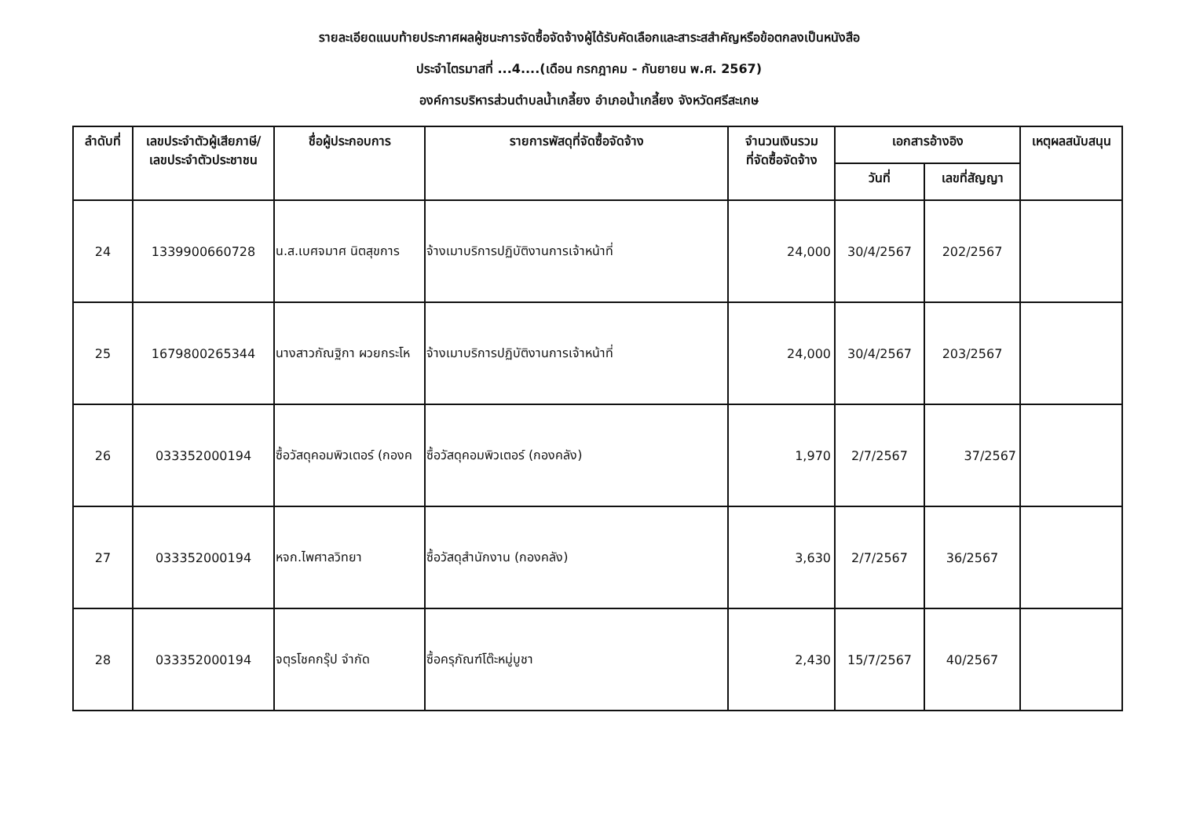รายละเอียดแนบท้ายประกาศผลผู้ชนะการจัดซื้อจัดจ้างผู้ได้รับคัดเลือกและสาระสสำคัญหรือข้อตกลงเป็นหนังสือ
ประจำไตรมาสที่ ...4....(เดือน กรกฎาคม - กันยายน พ.ศ. 2567)
องค์การบริหารส่วนตำบลน้ำเกลี้ยง อำเภอน้ำเกลี้ยง จังหวัดศรีสะเกษ
| ลำดับที่ | เลขประจำตัวผู้เสียภาษี/ เลขประจำตัวประชาชน | ชื่อผู้ประกอบการ | รายการพัสดุที่จัดซื้อจัดจ้าง | จำนวนเงินรวม ที่จัดซื้อจัดจ้าง | เอกสารอ้างอิง | | เหตุผลสนับสนุน |
| --- | --- | --- | --- | --- | --- | --- | --- |
| | | | | | วันที่ | เลขที่สัญญา | |
| 24 | 1339900660728 | น.ส.เบศจมาศ นิตสุขการ | จ้างเมาบริการปฏิบัติงานการเจ้าหน้าที่ | 24,000 | 30/4/2567 | 202/2567 | |
| 25 | 1679800265344 | นางสาวกัณฐิกา ผวยกระโห | จ้างเมาบริการปฏิบัติงานการเจ้าหน้าที่ | 24,000 | 30/4/2567 | 203/2567 | |
| 26 | 033352000194 | ซื้อวัสดุคอมพิวเตอร์ (กองค | ซื้อวัสดุคอมพิวเตอร์ (กองคลัง) | 1,970 | 2/7/2567 | 37/2567 | |
| 27 | 033352000194 | หจก.ไพศาลวิทยา | ซื้อวัสดุสำนักงาน (กองคลัง) | 3,630 | 2/7/2567 | 36/2567 | |
| 28 | 033352000194 | จตุรโชคกรุ๊ป จำกัด | ซื้อครุภัณฑ์โต๊ะหมู่บูชา | 2,430 | 15/7/2567 | 40/2567 | |